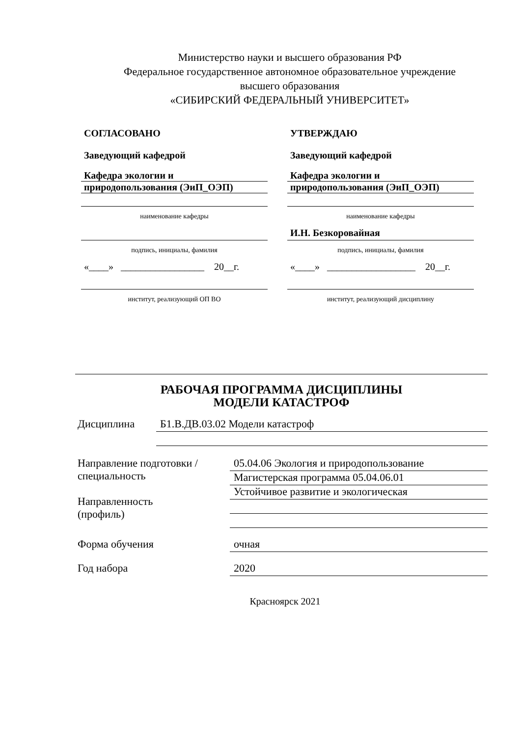Министерство науки и высшего образования РФ
Федеральное государственное автономное образовательное учреждение
высшего образования
«СИБИРСКИЙ ФЕДЕРАЛЬНЫЙ УНИВЕРСИТЕТ»
СОГЛАСОВАНО
Заведующий кафедрой
Кафедра экологии и
природопользования (ЭиП_ОЭП)
наименование кафедры
подпись, инициалы, фамилия
«____» _________________ 20__г.
институт, реализующий ОП ВО
УТВЕРЖДАЮ
Заведующий кафедрой
Кафедра экологии и
природопользования (ЭиП_ОЭП)
наименование кафедры
И.Н. Безкоровайная
подпись, инициалы, фамилия
«____» __________________ 20__г.
институт, реализующий дисциплину
РАБОЧАЯ ПРОГРАММА ДИСЦИПЛИНЫ
МОДЕЛИ КАТАСТРОФ
Дисциплина
Б1.В.ДВ.03.02 Модели катастроф
Направление подготовки / специальность
Направленность
(профиль)
05.04.06 Экология и природопользование
Магистерская программа 05.04.06.01
Устойчивое развитие и экологическая
Форма обучения
очная
Год набора
2020
Красноярск 2021